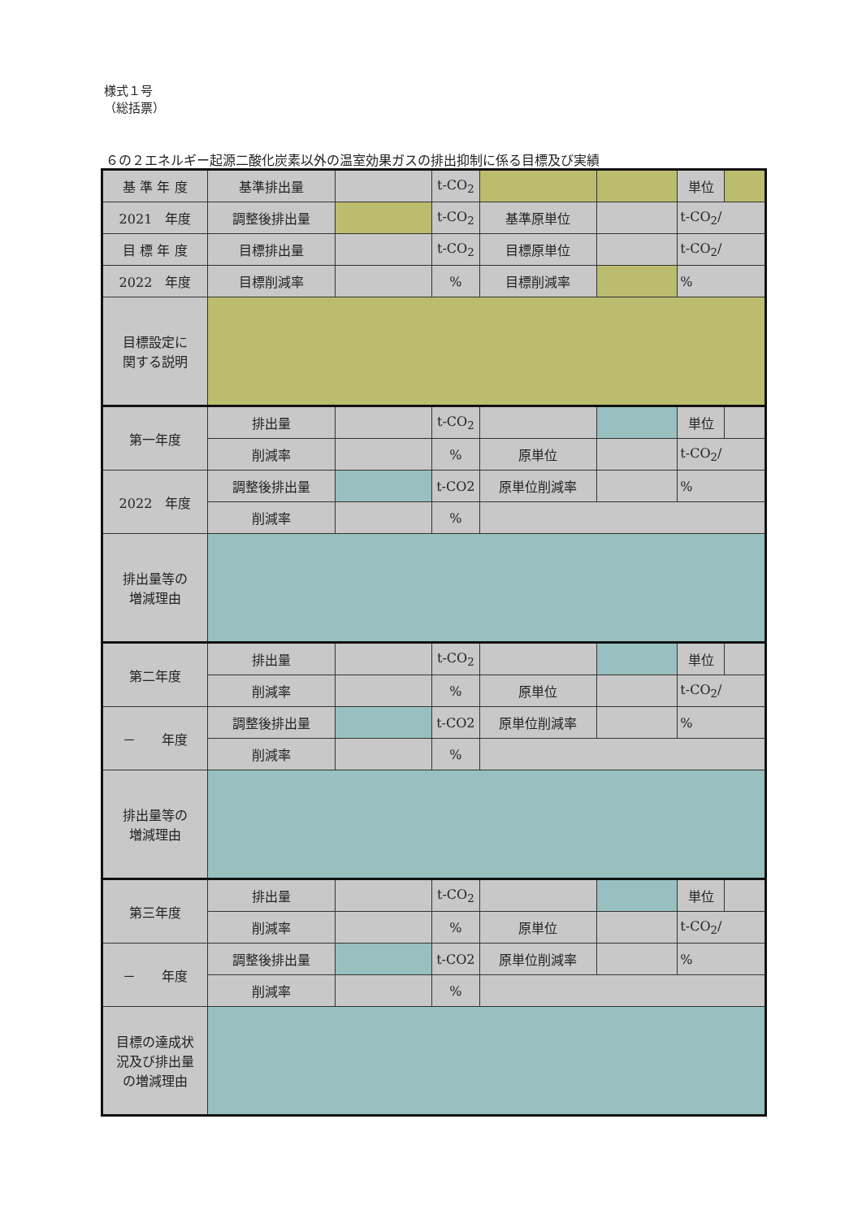様式１号
（総括票）
６の２エネルギー起源二酸化炭素以外の温室効果ガスの排出抑制に係る目標及び実績
| 基 準 年 度 | 基準排出量 | | t-CO<sub>2</sub> | | | 単位 | |
| 2021 年度 | 調整後排出量 | | t-CO<sub>2</sub> | 基準原単位 | | t-CO<sub>2</sub>/ | |
| 目 標 年 度 | 目標排出量 | | t-CO<sub>2</sub> | 目標原単位 | | t-CO<sub>2</sub>/ | |
| 2022 年度 | 目標削減率 | | % | 目標削減率 | | % | |
| 目標設定に 関する説明 | | | | | | | |
| 第一年度 | 排出量 | | t-CO<sub>2</sub> | | | 単位 | |
| | 削減率 | | % | 原単位 | | t-CO<sub>2</sub>/ | |
| 2022 年度 | 調整後排出量 | | t-CO2 | 原単位削減率 | | % | |
| | 削減率 | | % | | | | |
| 排出量等の 増減理由 | | | | | | | |
| 第二年度 | 排出量 | | t-CO<sub>2</sub> | | | 単位 | |
| | 削減率 | | % | 原単位 | | t-CO<sub>2</sub>/ | |
| － 年度 | 調整後排出量 | | t-CO2 | 原単位削減率 | | % | |
| | 削減率 | | % | | | | |
| 排出量等の 増減理由 | | | | | | | |
| 第三年度 | 排出量 | | t-CO<sub>2</sub> | | | 単位 | |
| | 削減率 | | % | 原単位 | | t-CO<sub>2</sub>/ | |
| － 年度 | 調整後排出量 | | t-CO2 | 原単位削減率 | | % | |
| | 削減率 | | % | | | | |
| 目標の達成状 況及び排出量 の増減理由 | | | | | | | |